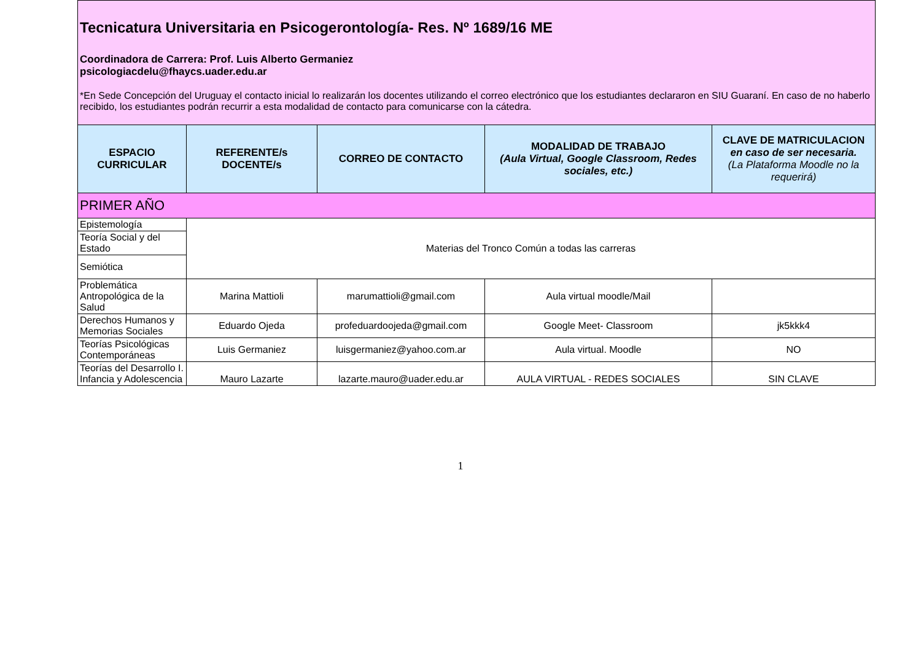| Tecnicatura Universitaria en Psicogerontología- Res. Nº 1689/16 ME Coordinadora de Carrera: Prof. Luis Alberto Germaniez psicologiacdelu@fhaycs.uader.edu.ar *En Sede Concepción del Uruguay el contacto inicial lo realizarán los docentes utilizando el correo electrónico que los estudiantes declararon en SIU Guaraní. En caso de no haberlo recibido, los estudiantes podrán recurrir a esta modalidad de contacto para comunicarse con la cátedra. | | | | |
| ESPACIO CURRICULAR | REFERENTE/s DOCENTE/s | CORREO DE CONTACTO | MODALIDAD DE TRABAJO (Aula Virtual, Google Classroom, Redes sociales, etc.) | CLAVE DE MATRICULACION en caso de ser necesaria. (La Plataforma Moodle no la requerirá) |
| PRIMER AÑO | | | | |
| Epistemología | Materias del Tronco Común a todas las carreras | | | |
| Teoría Social y del Estado | | | | |
| Semiótica | | | | |
| Problemática Antropológica de la Salud | Marina Mattioli | marumattioli@gmail.com | Aula virtual moodle/Mail | |
| Derechos Humanos y Memorias Sociales | Eduardo Ojeda | profeduardoojeda@gmail.com | Google Meet- Classroom | jk5kkk4 |
| Teorías Psicológicas Contemporáneas | Luis Germaniez | luisgermaniez@yahoo.com.ar | Aula virtual. Moodle | NO |
| Teorías del Desarrollo I. Infancia y Adolescencia | Mauro Lazarte | lazarte.mauro@uader.edu.ar | AULA VIRTUAL - REDES SOCIALES | SIN CLAVE |
1